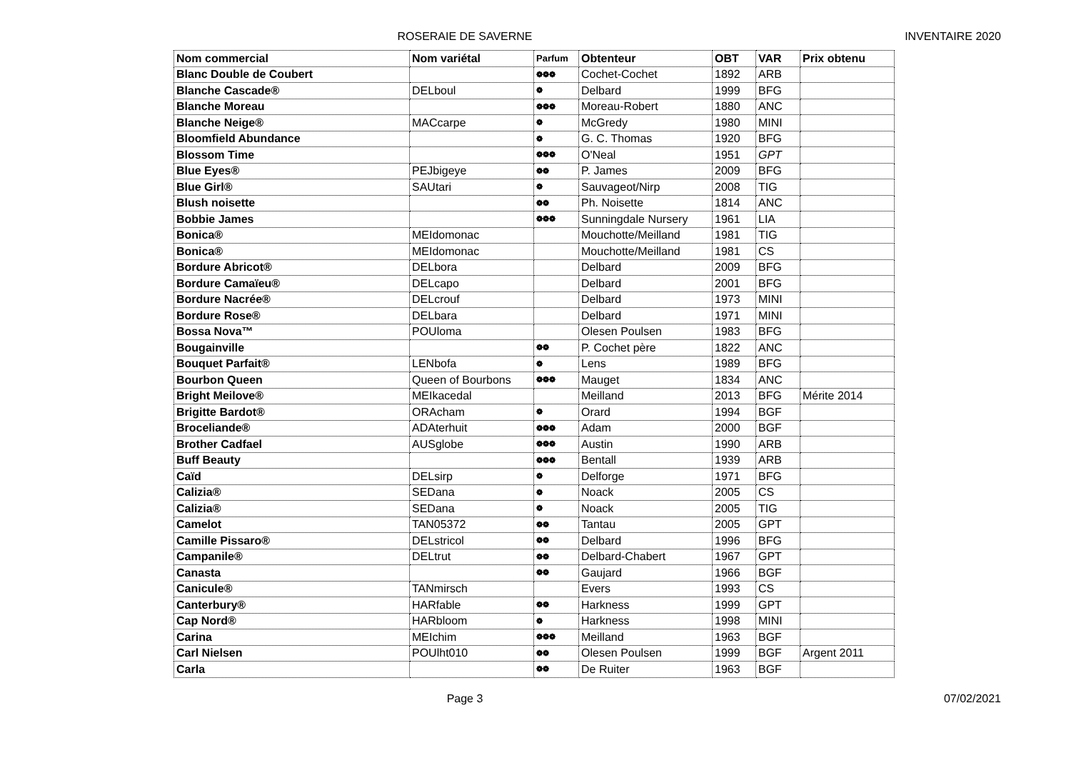ROSERAIE DE SAVERNE INVENTAIRE 2020
| Nom commercial | Nom variétal | Parfum | Obtenteur | OBT | VAR | Prix obtenu |
| --- | --- | --- | --- | --- | --- | --- |
| Blanc Double de Coubert | | ❁❁❁ | Cochet-Cochet | 1892 | ARB | |
| Blanche Cascade® | DELboul | ❁ | Delbard | 1999 | BFG | |
| Blanche Moreau | | ❁❁❁ | Moreau-Robert | 1880 | ANC | |
| Blanche Neige® | MACcarpe | ❁ | McGredy | 1980 | MINI | |
| Bloomfield Abundance | | ❁ | G. C. Thomas | 1920 | BFG | |
| Blossom Time | | ❁❁❁ | O'Neal | 1951 | GPT | |
| Blue Eyes® | PEJbigeye | ❁❁ | P. James | 2009 | BFG | |
| Blue Girl® | SAUtari | ❁ | Sauvageot/Nirp | 2008 | TIG | |
| Blush noisette | | ❁❁ | Ph. Noisette | 1814 | ANC | |
| Bobbie James | | ❁❁❁ | Sunningdale Nursery | 1961 | LIA | |
| Bonica® | MEIdomonac | | Mouchotte/Meilland | 1981 | TIG | |
| Bonica® | MEIdomonac | | Mouchotte/Meilland | 1981 | CS | |
| Bordure Abricot® | DELbora | | Delbard | 2009 | BFG | |
| Bordure Camaïeu® | DELcapo | | Delbard | 2001 | BFG | |
| Bordure Nacrée® | DELcrouf | | Delbard | 1973 | MINI | |
| Bordure Rose® | DELbara | | Delbard | 1971 | MINI | |
| Bossa Nova™ | POUloma | | Olesen Poulsen | 1983 | BFG | |
| Bougainville | | ❁❁ | P. Cochet père | 1822 | ANC | |
| Bouquet Parfait® | LENbofa | ❁ | Lens | 1989 | BFG | |
| Bourbon Queen | Queen of Bourbons | ❁❁❁ | Mauget | 1834 | ANC | |
| Bright Meilove® | MEIkacedal | | Meilland | 2013 | BFG | Mérite 2014 |
| Brigitte Bardot® | ORAcham | ❁ | Orard | 1994 | BGF | |
| Broceliande® | ADAterhuit | ❁❁❁ | Adam | 2000 | BGF | |
| Brother Cadfael | AUSglobe | ❁❁❁ | Austin | 1990 | ARB | |
| Buff Beauty | | ❁❁❁ | Bentall | 1939 | ARB | |
| Caïd | DELsirp | ❁ | Delforge | 1971 | BFG | |
| Calizia® | SEDana | ❁ | Noack | 2005 | CS | |
| Calizia® | SEDana | ❁ | Noack | 2005 | TIG | |
| Camelot | TAN05372 | ❁❁ | Tantau | 2005 | GPT | |
| Camille Pissaro® | DELstricol | ❁❁ | Delbard | 1996 | BFG | |
| Campanile® | DELtrut | ❁❁ | Delbard-Chabert | 1967 | GPT | |
| Canasta | | ❁❁ | Gaujard | 1966 | BGF | |
| Canicule® | TANmirsch | | Evers | 1993 | CS | |
| Canterbury® | HARfable | ❁❁ | Harkness | 1999 | GPT | |
| Cap Nord® | HARbloom | ❁ | Harkness | 1998 | MINI | |
| Carina | MEIchim | ❁❁❁ | Meilland | 1963 | BGF | |
| Carl Nielsen | POUlht010 | ❁❁ | Olesen Poulsen | 1999 | BGF | Argent 2011 |
| Carla | | ❁❁ | De Ruiter | 1963 | BGF | |
Page 3 07/02/2021